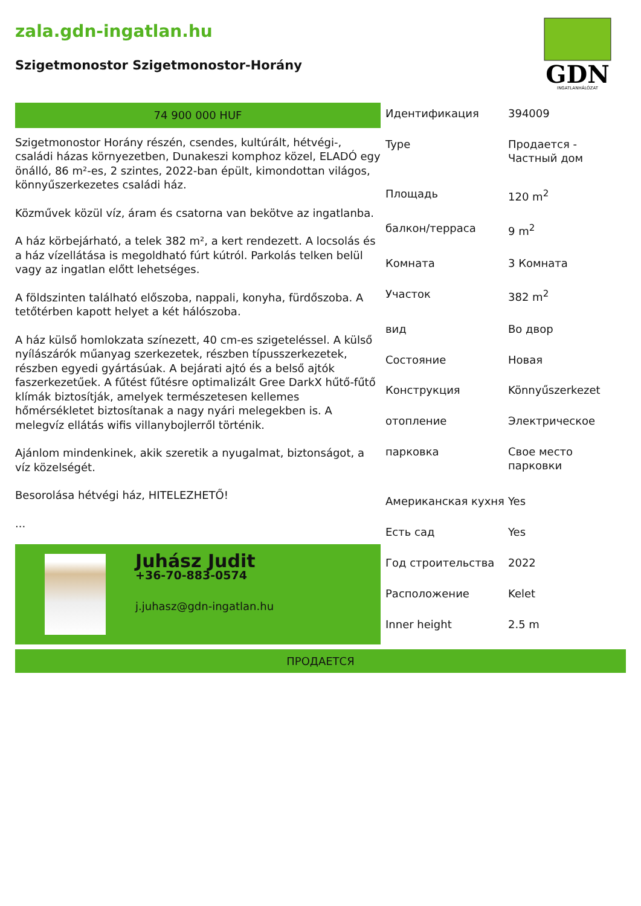zala.gdn-ingatlan.hu
Szigetmonostor Szigetmonostor-Horány
GDN
INGATLANHÁLÓZAT
74 900 000 HUF
Szigetmonostor Horány részén, csendes, kultúrált, hétvégi-, családi házas környezetben, Dunakeszi komphoz közel, ELADÓ egy önálló, 86 m²-es, 2 szintes, 2022-ban épült, kimondottan világos, könnyűszerkezetes családi ház.
Közművek közül víz, áram és csatorna van bekötve az ingatlanba.
A ház körbejárható, a telek 382 m², a kert rendezett. A locsolás és a ház vízellátása is megoldható fúrt kútról. Parkolás telken belül vagy az ingatlan előtt lehetséges.
A földszinten található előszoba, nappali, konyha, fürdőszoba. A tetőtérben kapott helyet a két hálószoba.
A ház külső homlokzata színezett, 40 cm-es szigeteléssel. A külső nyílászárók műanyag szerkezetek, részben típusszerkezetek, részben egyedi gyártásúak. A bejárati ajtó és a belső ajtók faszerkezetűek. A fűtést fűtésre optimalizált Gree DarkX hűtő-fűtő klímák biztosítják, amelyek természetesen kellemes hőmérsékletet biztosítanak a nagy nyári melegekben is. A melegvíz ellátás wifis villanybojlerről történik.
Ajánlom mindenkinek, akik szeretik a nyugalmat, biztonságot, a víz közelségét.
Besorolása hétvégi ház, HITELEZHETŐ!
...
Juhász Judit
+36-70-883-0574
j.juhasz@gdn-ingatlan.hu
| Идентификация | 394009 |
| Type | Продается - Частный дом |
| Площадь | 120 m<sup>2</sup> |
| балкон/терраса | 9 m<sup>2</sup> |
| Комната | 3 Комната |
| Участок | 382 m<sup>2</sup> |
| вид | Во двор |
| Состояние | Новая |
| Конструкция | Könnyűszerkezet |
| отопление | Электрическое |
| парковка | Свое место парковки |
| Американская кухня | Yes |
| Есть сад | Yes |
| Год строительства | 2022 |
| Расположение | Kelet |
| Inner height | 2.5 m |
ПРОДАЕТСЯ